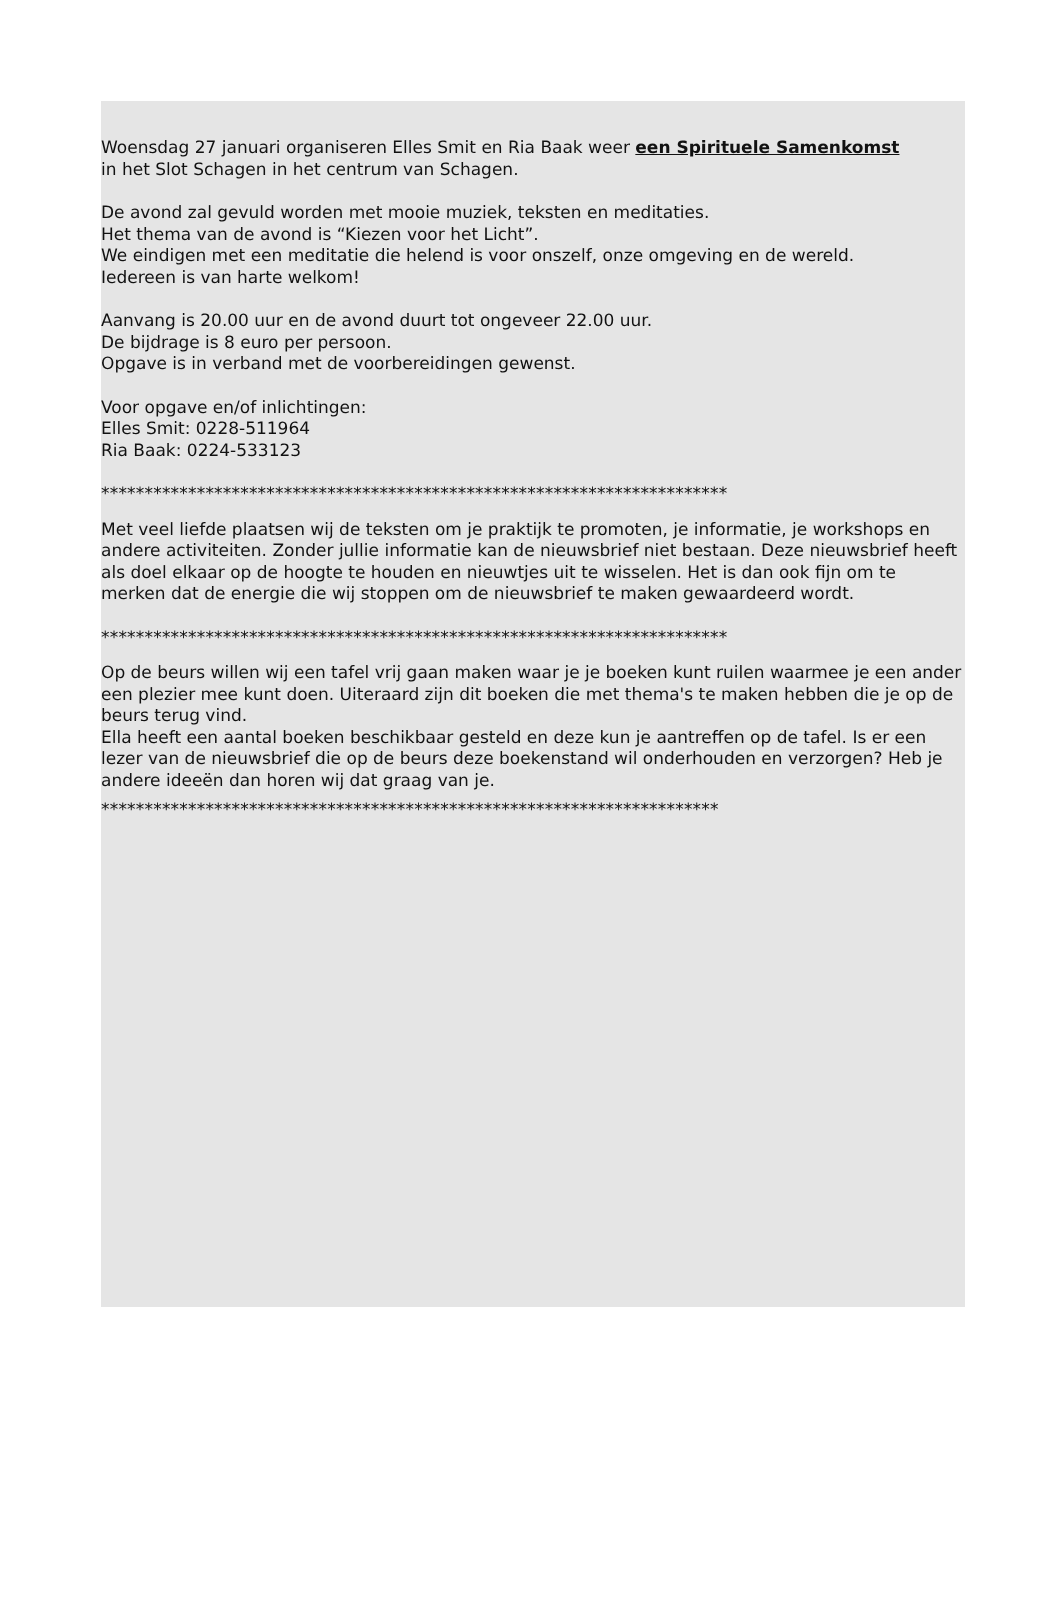Woensdag 27 januari organiseren Elles Smit en Ria Baak weer een Spirituele Samenkomst
in het Slot Schagen in het centrum van Schagen.
De avond zal gevuld worden met mooie muziek, teksten en meditaties.
Het thema van de avond is “Kiezen voor het Licht”.
We eindigen met een meditatie die helend is voor onszelf, onze omgeving en de wereld.
Iedereen is van harte welkom!
Aanvang is 20.00 uur en de avond duurt tot ongeveer 22.00 uur.
De bijdrage is 8 euro per persoon.
Opgave is in verband met de voorbereidingen gewenst.
Voor opgave en/of inlichtingen:
Elles Smit: 0228-511964
Ria Baak: 0224-533123
************************************************************************
Met veel liefde plaatsen wij de teksten om je praktijk te promoten, je informatie, je workshops en andere activiteiten. Zonder jullie informatie kan de nieuwsbrief niet bestaan. Deze nieuwsbrief heeft als doel elkaar op de hoogte te houden en nieuwtjes uit te wisselen. Het is dan ook fijn om te merken dat de energie die wij stoppen om de nieuwsbrief te maken gewaardeerd wordt.
************************************************************************
Op de beurs willen wij een tafel vrij gaan maken waar je je boeken kunt ruilen waarmee je een ander een plezier mee kunt doen. Uiteraard zijn dit boeken die met thema's te maken hebben die je op de beurs terug vind.
Ella heeft een aantal boeken beschikbaar gesteld en deze kun je aantreffen op de tafel. Is er een lezer van de nieuwsbrief die op de beurs deze boekenstand wil onderhouden en verzorgen? Heb je andere ideeën dan horen wij dat graag van je.
***********************************************************************